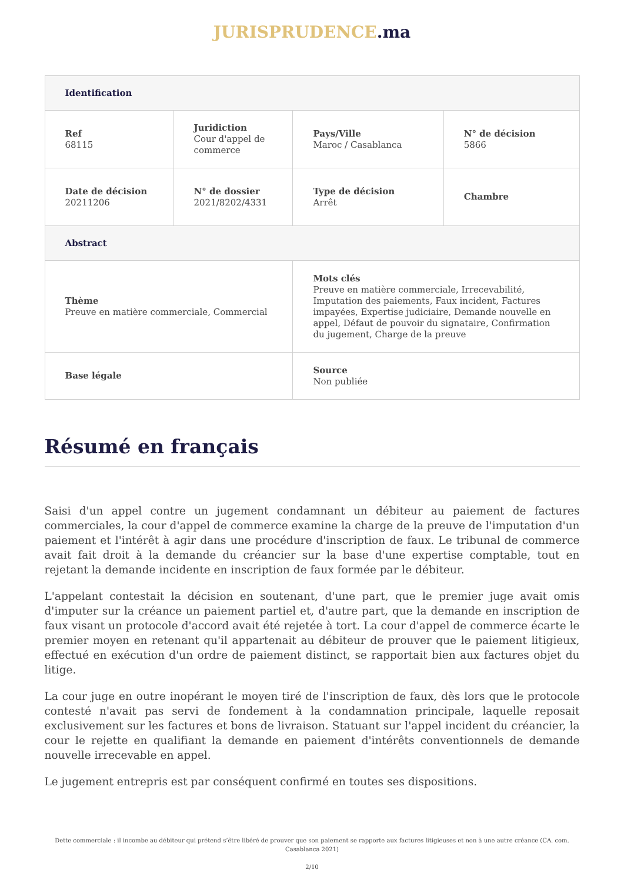JURISPRUDENCE.ma
| Identification | | | |
| --- | --- | --- | --- |
| Ref 68115 | Juridiction Cour d'appel de commerce | Pays/Ville Maroc / Casablanca | N° de décision 5866 |
| Date de décision 20211206 | N° de dossier 2021/8202/4331 | Type de décision Arrêt | Chambre |
| Abstract | | | |
| Thème Preuve en matière commerciale, Commercial | | Mots clés Preuve en matière commerciale, Irrecevabilité, Imputation des paiements, Faux incident, Factures impayées, Expertise judiciaire, Demande nouvelle en appel, Défaut de pouvoir du signataire, Confirmation du jugement, Charge de la preuve | |
| Base légale | | Source Non publiée | |
Résumé en français
Saisi d'un appel contre un jugement condamnant un débiteur au paiement de factures commerciales, la cour d'appel de commerce examine la charge de la preuve de l'imputation d'un paiement et l'intérêt à agir dans une procédure d'inscription de faux. Le tribunal de commerce avait fait droit à la demande du créancier sur la base d'une expertise comptable, tout en rejetant la demande incidente en inscription de faux formée par le débiteur.
L'appelant contestait la décision en soutenant, d'une part, que le premier juge avait omis d'imputer sur la créance un paiement partiel et, d'autre part, que la demande en inscription de faux visant un protocole d'accord avait été rejetée à tort. La cour d'appel de commerce écarte le premier moyen en retenant qu'il appartenait au débiteur de prouver que le paiement litigieux, effectué en exécution d'un ordre de paiement distinct, se rapportait bien aux factures objet du litige.
La cour juge en outre inopérant le moyen tiré de l'inscription de faux, dès lors que le protocole contesté n'avait pas servi de fondement à la condamnation principale, laquelle reposait exclusivement sur les factures et bons de livraison. Statuant sur l'appel incident du créancier, la cour le rejette en qualifiant la demande en paiement d'intérêts conventionnels de demande nouvelle irrecevable en appel.
Le jugement entrepris est par conséquent confirmé en toutes ses dispositions.
Dette commerciale : il incombe au débiteur qui prétend s’être libéré de prouver que son paiement se rapporte aux factures litigieuses et non à une autre créance (CA. com. Casablanca 2021)
2/10